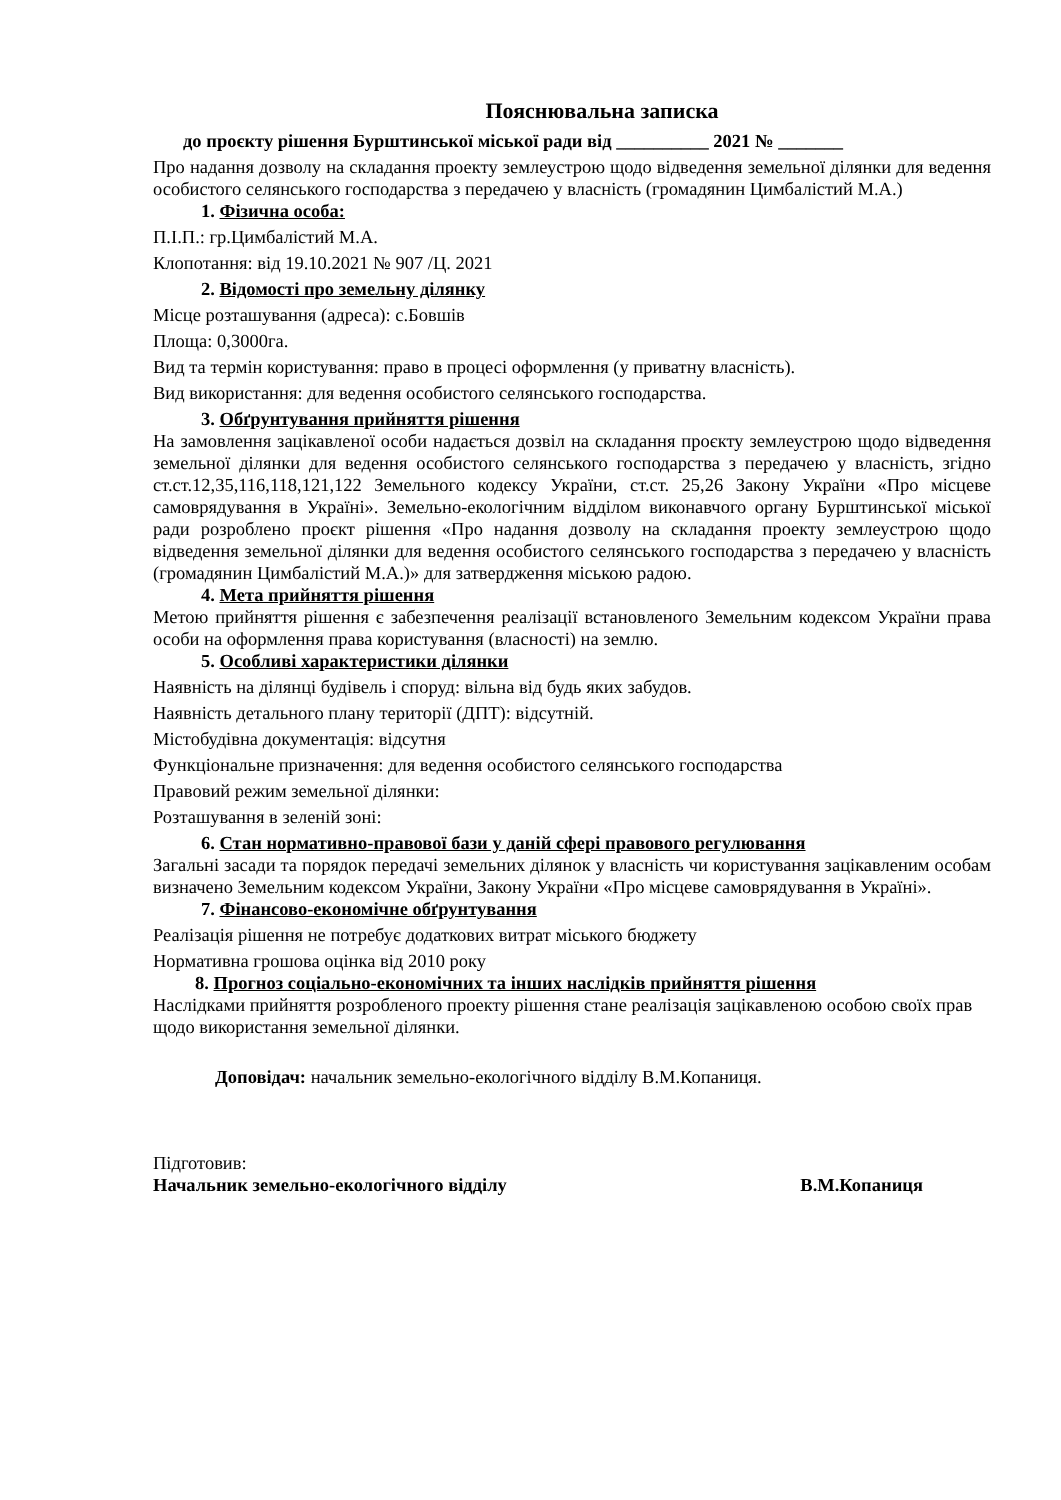Пояснювальна записка
до проєкту рішення Бурштинської міської ради від __________ 2021 № _______
Про надання дозволу на складання проекту землеустрою щодо відведення земельної ділянки для ведення особистого селянського господарства з передачею у власність (громадянин Цимбалістий М.А.)
1. Фізична особа:
П.І.П.: гр.Цимбалістий М.А.
Клопотання: від 19.10.2021 № 907 /Ц. 2021
2. Відомості про земельну ділянку
Місце розташування (адреса): с.Бовшів
Площа: 0,3000га.
Вид та термін користування: право в процесі оформлення (у приватну власність).
Вид використання: для ведення особистого селянського господарства.
3. Обґрунтування прийняття рішення
На замовлення зацікавленої особи надається дозвіл на складання проєкту землеустрою щодо відведення земельної ділянки для ведення особистого селянського господарства з передачею у власність, згідно ст.ст.12,35,116,118,121,122 Земельного кодексу України, ст.ст. 25,26 Закону України «Про місцеве самоврядування в Україні». Земельно-екологічним відділом виконавчого органу Бурштинської міської ради розроблено проєкт рішення «Про надання дозволу на складання проекту землеустрою щодо відведення земельної ділянки для ведення особистого селянського господарства з передачею у власність (громадянин Цимбалістий М.А.)» для затвердження міською радою.
4. Мета прийняття рішення
Метою прийняття рішення є забезпечення реалізації встановленого Земельним кодексом України права особи на оформлення права користування (власності) на землю.
5. Особливі характеристики ділянки
Наявність на ділянці будівель і споруд: вільна від будь яких забудов.
Наявність детального плану території (ДПТ): відсутній.
Містобудівна документація: відсутня
Функціональне призначення: для ведення особистого селянського господарства
Правовий режим земельної ділянки:
Розташування в зеленій зоні:
6. Стан нормативно-правової бази у даній сфері правового регулювання
Загальні засади та порядок передачі земельних ділянок у власність чи користування зацікавленим особам визначено Земельним кодексом України, Закону України «Про місцеве самоврядування в Україні».
7. Фінансово-економічне обґрунтування
Реалізація рішення не потребує додаткових витрат міського бюджету
Нормативна грошова оцінка від 2010 року
8. Прогноз соціально-економічних та інших наслідків прийняття рішення
Наслідками прийняття розробленого проекту рішення стане реалізація зацікавленою особою своїх прав щодо використання земельної ділянки.
Доповідач: начальник земельно-екологічного відділу В.М.Копаниця.
Підготовив:
Начальник земельно-екологічного відділу В.М.Копаниця